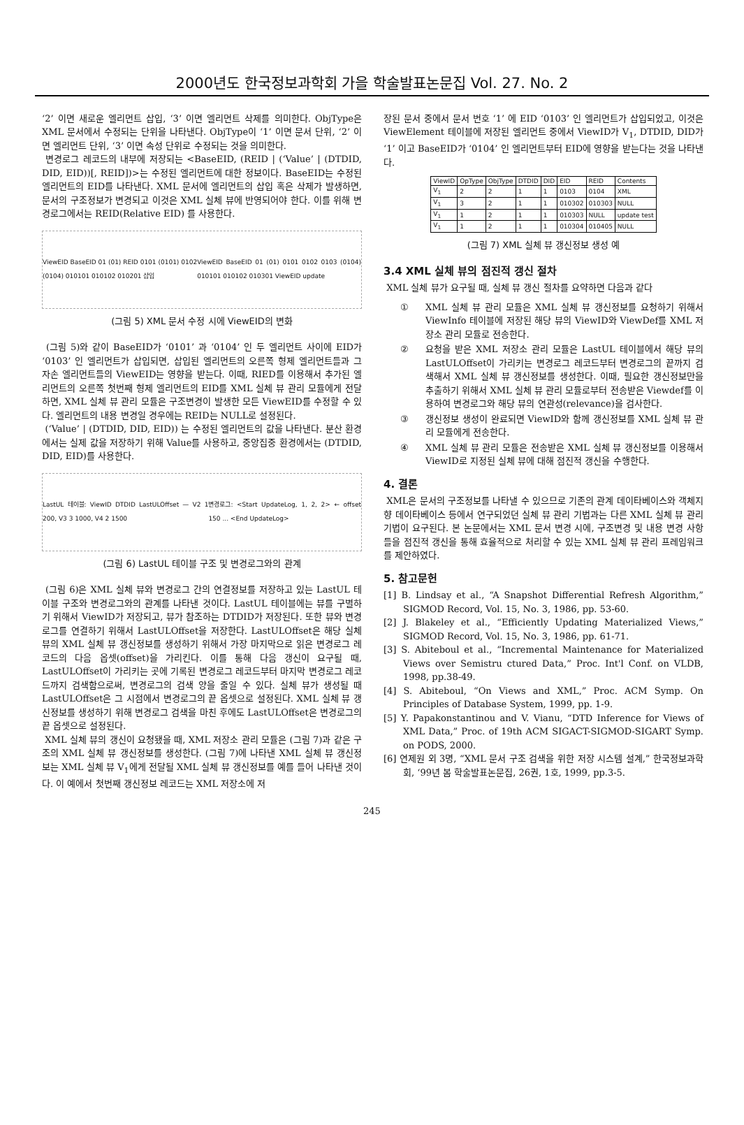2000년도 한국정보과학회 가을 학술발표논문집 Vol. 27. No. 2
‘2’ 이면 새로운 엘리먼트 삽입, ‘3’ 이면 엘리먼트 삭제를 의미한다. ObjType은 XML 문서에서 수정되는 단위을 나타낸다. ObjType이 ‘1’ 이면 문서 단위, ‘2’ 이면 엘리먼트 단위, ‘3’ 이면 속성 단위로 수정되는 것을 의미한다.
변경로그 레코드의 내부에 저장되는 <BaseEID, (REID | (‘Value’ | (DTDID, DID, EID))[, REID])>는 수정된 엘리먼트에 대한 정보이다. BaseEID는 수정된 엘리먼트의 EID를 나타낸다. XML 문서에 엘리먼트의 삽입 혹은 삭제가 발생하면, 문서의 구조정보가 변경되고 이것은 XML 실체 뷰에 반영되어야 한다. 이를 위해 변경로그에서는 REID(Relative EID) 를 사용한다.
ViewEID BaseEID 01 (01) REID 0101 (0101) 0102 (0104) 010101 010102 010201 삽입 ViewEID BaseEID 01 (01) 0101 0102 0103 (0104) 010101 010102 010301 ViewEID update
(그림 5) XML 문서 수정 시에 ViewEID의 변화
(그림 5)와 같이 BaseEID가 ‘0101’ 과 ‘0104’ 인 두 엘리먼트 사이에 EID가 ‘0103’ 인 엘리먼트가 삽입되면, 삽입된 엘리먼트의 오른쪽 형제 엘리먼트들과 그 자손 엘리먼트들의 ViewEID는 영향을 받는다. 이때, RIED를 이용해서 추가된 엘리먼트의 오른쪽 첫번째 형제 엘리먼트의 EID를 XML 실체 뷰 관리 모듈에게 전달하면, XML 실체 뷰 관리 모듈은 구조변경이 발생한 모든 ViewEID를 수정할 수 있다. 엘리먼트의 내용 변경일 경우에는 REID는 NULL로 설정된다.
(‘Value’ | (DTDID, DID, EID)) 는 수정된 엘리먼트의 값을 나타낸다. 분산 환경에서는 실제 값을 저장하기 위해 Value를 사용하고, 중앙집중 환경에서는 (DTDID, DID, EID)를 사용한다.
LastUL 테이블: ViewID DTDID LastULOffset — V2 1 200, V3 3 1000, V4 2 1500 변경로그: <Start UpdateLog, 1, 2, 2> ← offset 150 ... <End UpdateLog>
(그림 6) LastUL 테이블 구조 및 변경로그와의 관계
(그림 6)은 XML 실체 뷰와 변경로그 간의 연결정보를 저장하고 있는 LastUL 테이블 구조와 변경로그와의 관계를 나타낸 것이다. LastUL 테이블에는 뷰를 구별하기 위해서 ViewID가 저장되고, 뷰가 참조하는 DTDID가 저장된다. 또한 뷰와 변경로그를 연결하기 위해서 LastULOffset을 저장한다. LastULOffset은 해당 실체 뷰의 XML 실체 뷰 갱신정보를 생성하기 위해서 가장 마지막으로 읽은 변경로그 레코드의 다음 옵셋(offset)을 가리킨다. 이를 통해 다음 갱신이 요구될 때, LastULOffset이 가리키는 곳에 기록된 변경로그 레코드부터 마지막 변경로그 레코드까지 검색함으로써, 변경로그의 검색 양을 줄일 수 있다. 실체 뷰가 생성될 때 LastULOffset은 그 시점에서 변경로그의 끝 옵셋으로 설정된다. XML 실체 뷰 갱신정보를 생성하기 위해 변경로그 검색을 마친 후에도 LastULOffset은 변경로그의 끝 옵셋으로 설정된다.
XML 실체 뷰의 갱신이 요청됐을 때, XML 저장소 관리 모듈은 (그림 7)과 같은 구조의 XML 실체 뷰 갱신정보를 생성한다. (그림 7)에 나타낸 XML 실체 뷰 갱신정보는 XML 실체 뷰 V<sub>1</sub>에게 전달될 XML 실체 뷰 갱신정보를 예를 들어 나타낸 것이다. 이 예에서 첫번째 갱신정보 레코드는 XML 저장소에 저
장된 문서 중에서 문서 번호 ‘1’ 에 EID ‘0103’ 인 엘리먼트가 삽입되었고, 이것은 ViewElement 테이블에 저장된 엘리먼트 중에서 ViewID가 V<sub>1</sub>, DTDID, DID가 ‘1’ 이고 BaseEID가 ‘0104’ 인 엘리먼트부터 EID에 영향을 받는다는 것을 나타낸다.
| ViewID | OpType | ObjType | DTDID | DID | EID | REID | Contents |
| --- | --- | --- | --- | --- | --- | --- | --- |
| V<sub>1</sub> | 2 | 2 | 1 | 1 | 0103 | 0104 | XML |
| V<sub>1</sub> | 3 | 2 | 1 | 1 | 010302 | 010303 | NULL |
| V<sub>1</sub> | 1 | 2 | 1 | 1 | 010303 | NULL | update test |
| V<sub>1</sub> | 1 | 2 | 1 | 1 | 010304 | 010405 | NULL |
(그림 7) XML 실체 뷰 갱신정보 생성 예
3.4 XML 실체 뷰의 점진적 갱신 절차
XML 실체 뷰가 요구될 때, 실체 뷰 갱신 절차를 요약하면 다음과 같다
① XML 실체 뷰 관리 모듈은 XML 실체 뷰 갱신정보를 요청하기 위해서 ViewInfo 테이블에 저장된 해당 뷰의 ViewID와 ViewDef를 XML 저장소 관리 모듈로 전송한다.
② 요청을 받은 XML 저장소 관리 모듈은 LastUL 테이블에서 해당 뷰의 LastULOffset이 가리키는 변경로그 레코드부터 변경로그의 끝까지 검색해서 XML 실체 뷰 갱신정보를 생성한다. 이때, 필요한 갱신정보만을 추출하기 위해서 XML 실체 뷰 관리 모듈로부터 전송받은 Viewdef를 이용하여 변경로그와 해당 뷰의 연관성(relevance)을 검사한다.
③ 갱신정보 생성이 완료되면 ViewID와 함께 갱신정보를 XML 실체 뷰 관리 모듈에게 전송한다.
④ XML 실체 뷰 관리 모듈은 전송받은 XML 실체 뷰 갱신정보를 이용해서 ViewID로 지정된 실체 뷰에 대해 점진적 갱신을 수행한다.
4. 결론
XML은 문서의 구조정보를 나타낼 수 있으므로 기존의 관계 데이타베이스와 객체지향 데이타베이스 등에서 연구되었던 실체 뷰 관리 기법과는 다른 XML 실체 뷰 관리 기법이 요구된다. 본 논문에서는 XML 문서 변경 시에, 구조변경 및 내용 변경 사항들을 점진적 갱신을 통해 효율적으로 처리할 수 있는 XML 실체 뷰 관리 프레임워크를 제안하였다.
5. 참고문헌
[1] B. Lindsay et al., “A Snapshot Differential Refresh Algorithm,” SIGMOD Record, Vol. 15, No. 3, 1986, pp. 53-60.
[2] J. Blakeley et al., “Efficiently Updating Materialized Views,” SIGMOD Record, Vol. 15, No. 3, 1986, pp. 61-71.
[3] S. Abiteboul et al., “Incremental Maintenance for Materialized Views over Semistru ctured Data,” Proc. Int'l Conf. on VLDB, 1998, pp.38-49.
[4] S. Abiteboul, “On Views and XML,” Proc. ACM Symp. On Principles of Database System, 1999, pp. 1-9.
[5] Y. Papakonstantinou and V. Vianu, “DTD Inference for Views of XML Data,” Proc. of 19th ACM SIGACT-SIGMOD-SIGART Symp. on PODS, 2000.
[6] 연제원 외 3명, “XML 문서 구조 검색을 위한 저장 시스템 설계,” 한국정보과학회, ‘99년 봄 학술발표논문집, 26권, 1호, 1999, pp.3-5.
245